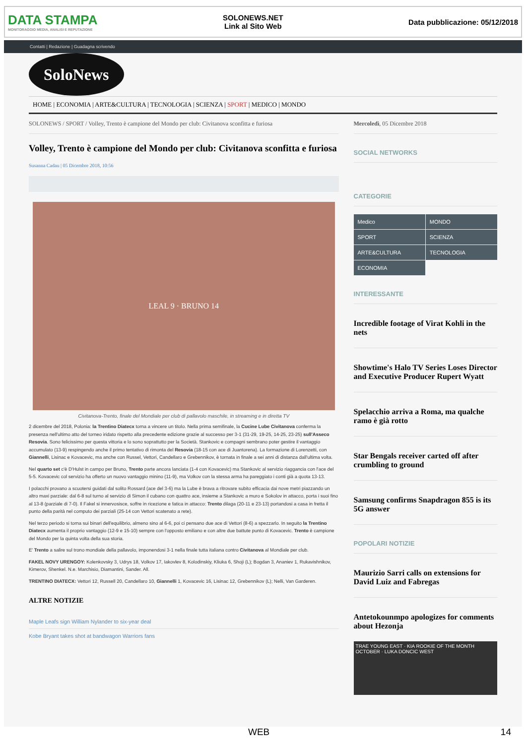DATA STAMPA
MONITORAGGIO MEDIA, ANALISI E REPUTAZIONE
SOLONEWS.NET
Link al Sito Web
Data pubblicazione: 05/12/2018
Contatti | Redazione | Guadagna scrivendo
SoloNews
HOME | ECONOMIA | ARTE&CULTURA | TECNOLOGIA | SCIENZA | SPORT | MEDICO | MONDO
SOLONEWS / SPORT / Volley, Trento è campione del Mondo per club: Civitanova sconfitta e furiosa
Volley, Trento è campione del Mondo per club: Civitanova sconfitta e furiosa
Susanna Cadau | 05 Dicembre 2018, 10:56
LEAL 9 · BRUNO 14
Civitanova-Trento, finale del Mondiale per club di pallavolo maschile, in streaming e in diretta TV
2 dicembre del 2018, Polonia: la Trentino Diatecx torna a vincere un titolo. Nella prima semifinale, la Cucine Lube Civitanova conferma la presenza nell'ultimo atto del torneo iridato rispetto alla precedente edizione grazie al successo per 3-1 (31-29, 19-25, 14-25, 23-25) sull'Asseco Resovia. Sono felicissimo per questa vittoria e lo sono soprattutto per la Società. Stankovic e compagni sembrano poter gestire il vantaggio accumulato (13-9) respingendo anche il primo tentativo di rimonta del Resovia (18-15 con ace di Juantorena). La formazione di Lorenzetti, con Giannelli, Lisinac e Kovacevic, ma anche con Russel, Vettori, Candellaro e Grebennikov, è tornata in finale a sei anni di distanza dall'ultima volta.
Nel quarto set c'è D'Hulst in campo per Bruno, Trento parte ancora lanciata (1-4 con Kovacevic) ma Stankovic al servizio riaggancia con l'ace del 5-5. Kovacevic col servizio ha offerto un nuovo vantaggio minino (11-9), ma Volkov con la stessa arma ha pareggiato i conti già a quota 13-13.
I polacchi provano a scuotersi guidati dal solito Rossard (ace del 3-6) ma la Lube è brava a ritrovare subito efficacia dai nove metri piazzando un altro maxi parziale: dal 6-8 sul turno al servizio di Simon il cubano con quattro ace, insieme a Stankovic a muro e Sokolov in attacco, porta i suoi fino al 13-8 (parziale di 7-0). Il Fakel si innervosisce, soffre in ricezione e fatica in attacco: Trento dilaga (20-11 e 23-13) portandosi a casa in fretta il punto della parità nel computo dei parziali (25-14 con Vettori scatenato a rete).
Nel terzo periodo si torna sui binari dell'equilibrio, almeno sino al 6-6, poi ci pensano due ace di Vettori (8-6) a spezzarlo. In seguito la Trentino Diatecx aumenta il proprio vantaggio (12-9 e 15-10) sempre con l'opposto emiliano e con altre due battute punto di Kovacevic. Trento è campione del Mondo per la quinta volta della sua storia.
E' Trento a salire sul trono mondiale della pallavolo, imponendosi 3-1 nella finale tutta italiana contro Civitanova al Mondiale per club.
FAKEL NOVY URENGOY: Kolenkovsky 3, Udrys 18, Volkov 17, Iakovlev 8, Kolodinskiy, Kliuka 6, Shoji (L); Bogdan 3, Ananiev 1, Rukavishnikov, Kimerov, Shenkel. N.e. Marchisio, Diamantini, Sander. All.
TRENTINO DIATECX: Vettori 12, Russell 20, Candellaro 10, Giannelli 1, Kovacevic 16, Lisinac 12, Grebennikov (L); Nelli, Van Garderen.
ALTRE NOTIZIE
Maple Leafs sign William Nylander to six-year deal
Kobe Bryant takes shot at bandwagon Warriors fans
Mercoledì, 05 Dicembre 2018
SOCIAL NETWORKS
CATEGORIE
Medico
MONDO
SPORT
SCIENZA
ARTE&CULTURA
TECNOLOGIA
ECONOMIA
INTERESSANTE
Incredible footage of Virat Kohli in the nets
Showtime's Halo TV Series Loses Director and Executive Producer Rupert Wyatt
Spelacchio arriva a Roma, ma qualche ramo è già rotto
Star Bengals receiver carted off after crumbling to ground
Samsung confirms Snapdragon 855 is its 5G answer
POPOLARI NOTIZIE
Maurizio Sarri calls on extensions for David Luiz and Fabregas
Antetokounmpo apologizes for comments about Hezonja
TRAE YOUNG EAST · KIA ROOKIE OF THE MONTH OCTOBER · LUKA DONCIC WEST
WEB 14